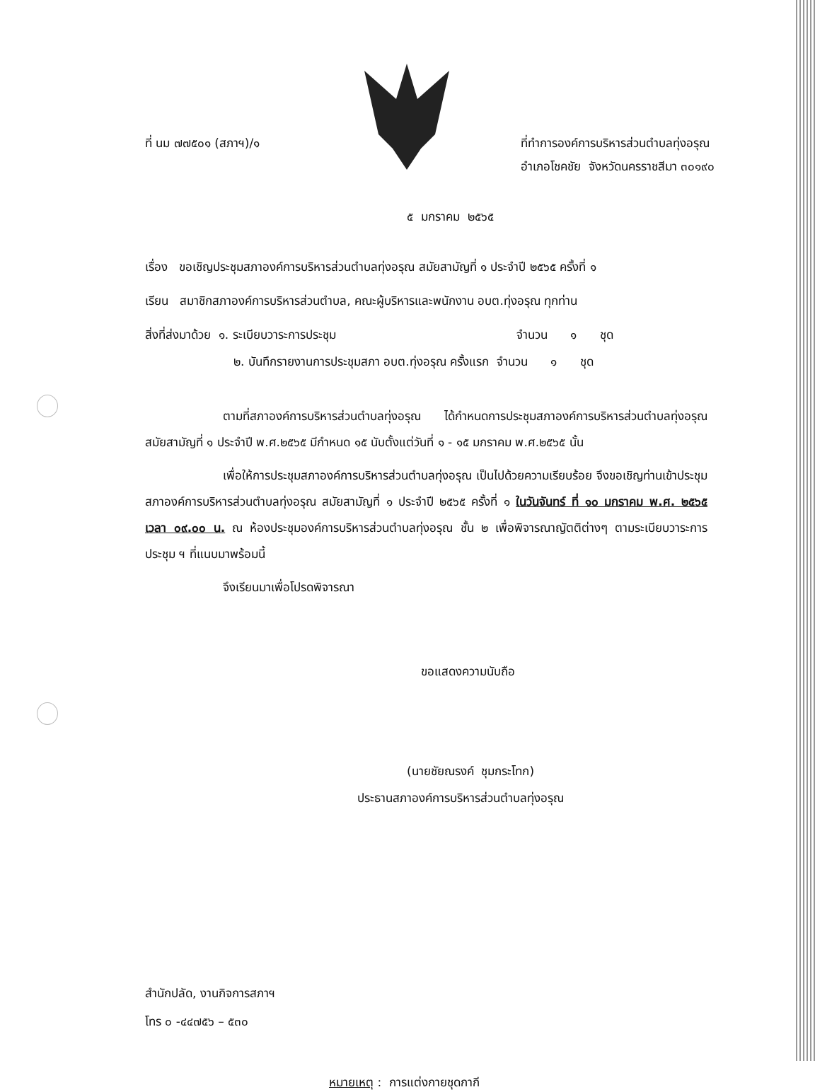ที่ นม ๗๗๕๐๑ (สภาฯ)/๑ ที่ทำการองค์การบริหารส่วนตำบลทุ่งอรุณ
อำเภอโชคชัย จังหวัดนครราชสีมา ๓๐๑๙๐
๕ มกราคม ๒๕๖๕
เรื่อง ขอเชิญประชุมสภาองค์การบริหารส่วนตำบลทุ่งอรุณ สมัยสามัญที่ ๑ ประจำปี ๒๕๖๕ ครั้งที่ ๑
เรียน สมาชิกสภาองค์การบริหารส่วนตำบล, คณะผู้บริหารและพนักงาน อบต.ทุ่งอรุณ ทุกท่าน
สิ่งที่ส่งมาด้วย ๑. ระเบียบวาระการประชุม จำนวน ๑ ชุด
๒. บันทึกรายงานการประชุมสภา อบต.ทุ่งอรุณ ครั้งแรก จำนวน ๑ ชุด
ตามที่สภาองค์การบริหารส่วนตำบลทุ่งอรุณ ได้กำหนดการประชุมสภาองค์การบริหารส่วนตำบลทุ่งอรุณ สมัยสามัญที่ ๑ ประจำปี พ.ศ.๒๕๖๕ มีกำหนด ๑๕ นับตั้งแต่วันที่ ๑ - ๑๕ มกราคม พ.ศ.๒๕๖๕ นั้น
เพื่อให้การประชุมสภาองค์การบริหารส่วนตำบลทุ่งอรุณ เป็นไปด้วยความเรียบร้อย จึงขอเชิญท่านเข้าประชุมสภาองค์การบริหารส่วนตำบลทุ่งอรุณ สมัยสามัญที่ ๑ ประจำปี ๒๕๖๕ ครั้งที่ ๑ ในวันจันทร์ ที่ ๑๐ มกราคม พ.ศ. ๒๕๖๕ เวลา ๐๙.๐๐ น. ณ ห้องประชุมองค์การบริหารส่วนตำบลทุ่งอรุณ ชั้น ๒ เพื่อพิจารณาญัตติต่างๆ ตามระเบียบวาระการประชุม ฯ ที่แนบมาพร้อมนี้
จึงเรียนมาเพื่อโปรดพิจารณา
ขอแสดงความนับถือ
(นายชัยณรงค์ ชุมกระโทก)
ประธานสภาองค์การบริหารส่วนตำบลทุ่งอรุณ
สำนักปลัด, งานกิจการสภาฯ
โทร ๐ -๔๔๗๕๖ – ๕๓๐
หมายเหตุ : การแต่งกายชุดกากี